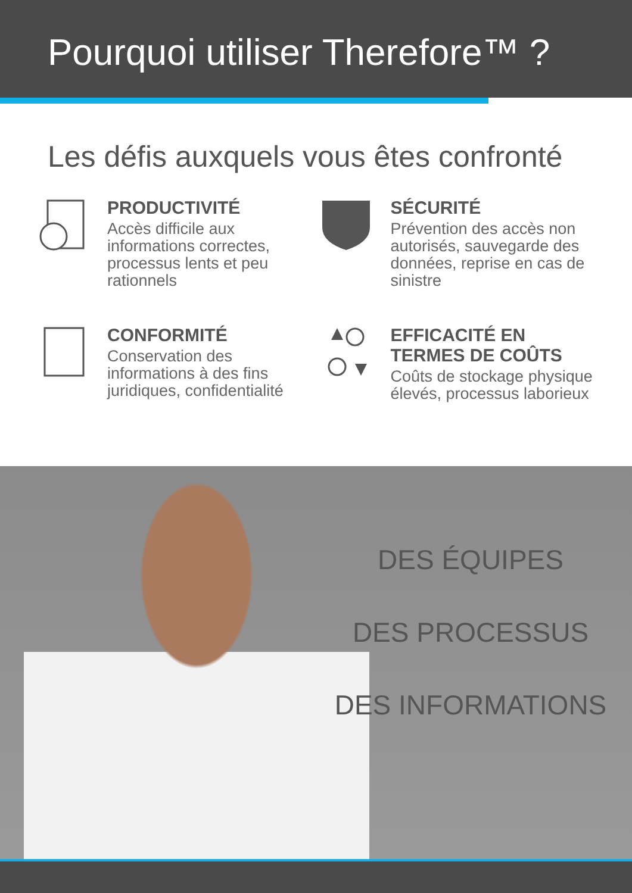Pourquoi utiliser Therefore™ ?
Les défis auxquels vous êtes confronté
PRODUCTIVITÉ
Accès difficile aux informations correctes, processus lents et peu rationnels
SÉCURITÉ
Prévention des accès non autorisés, sauvegarde des données, reprise en cas de sinistre
CONFORMITÉ
Conservation des informations à des fins juridiques, confidentialité
EFFICACITÉ EN TERMES DE COÛTS
Coûts de stockage physique élevés, processus laborieux
DES ÉQUIPES
DES PROCESSUS
DES INFORMATIONS